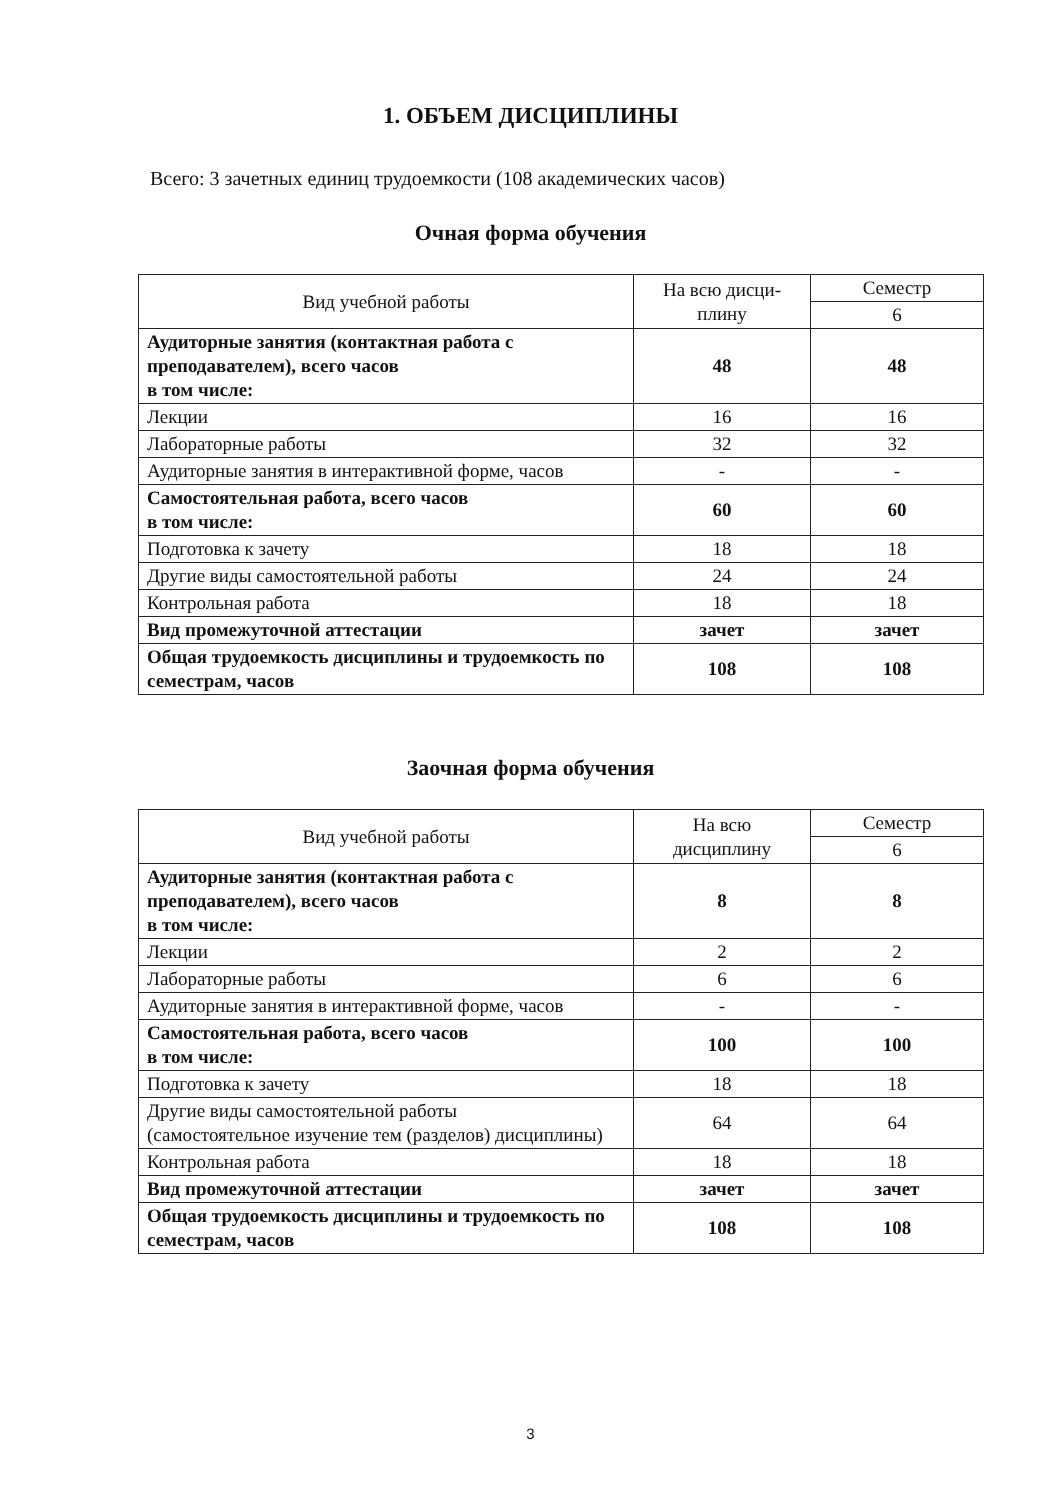1. ОБЪЕМ ДИСЦИПЛИНЫ
Всего: 3 зачетных единиц трудоемкости (108 академических часов)
Очная форма обучения
| Вид учебной работы | На всю дисци- плину | Семестр |
| --- | --- | --- |
| | | 6 |
| Аудиторные занятия (контактная работа с преподавателем), всего часов в том числе: | 48 | 48 |
| Лекции | 16 | 16 |
| Лабораторные работы | 32 | 32 |
| Аудиторные занятия в интерактивной форме, часов | - | - |
| Самостоятельная работа, всего часов в том числе: | 60 | 60 |
| Подготовка к зачету | 18 | 18 |
| Другие виды самостоятельной работы | 24 | 24 |
| Контрольная работа | 18 | 18 |
| Вид промежуточной аттестации | зачет | зачет |
| Общая трудоемкость дисциплины и трудоемкость по семестрам, часов | 108 | 108 |
Заочная форма обучения
| Вид учебной работы | На всю дисциплину | Семестр |
| --- | --- | --- |
| | | 6 |
| Аудиторные занятия (контактная работа с преподавателем), всего часов в том числе: | 8 | 8 |
| Лекции | 2 | 2 |
| Лабораторные работы | 6 | 6 |
| Аудиторные занятия в интерактивной форме, часов | - | - |
| Самостоятельная работа, всего часов в том числе: | 100 | 100 |
| Подготовка к зачету | 18 | 18 |
| Другие виды самостоятельной работы (самостоятельное изучение тем (разделов) дисциплины) | 64 | 64 |
| Контрольная работа | 18 | 18 |
| Вид промежуточной аттестации | зачет | зачет |
| Общая трудоемкость дисциплины и трудоемкость по семестрам, часов | 108 | 108 |
3